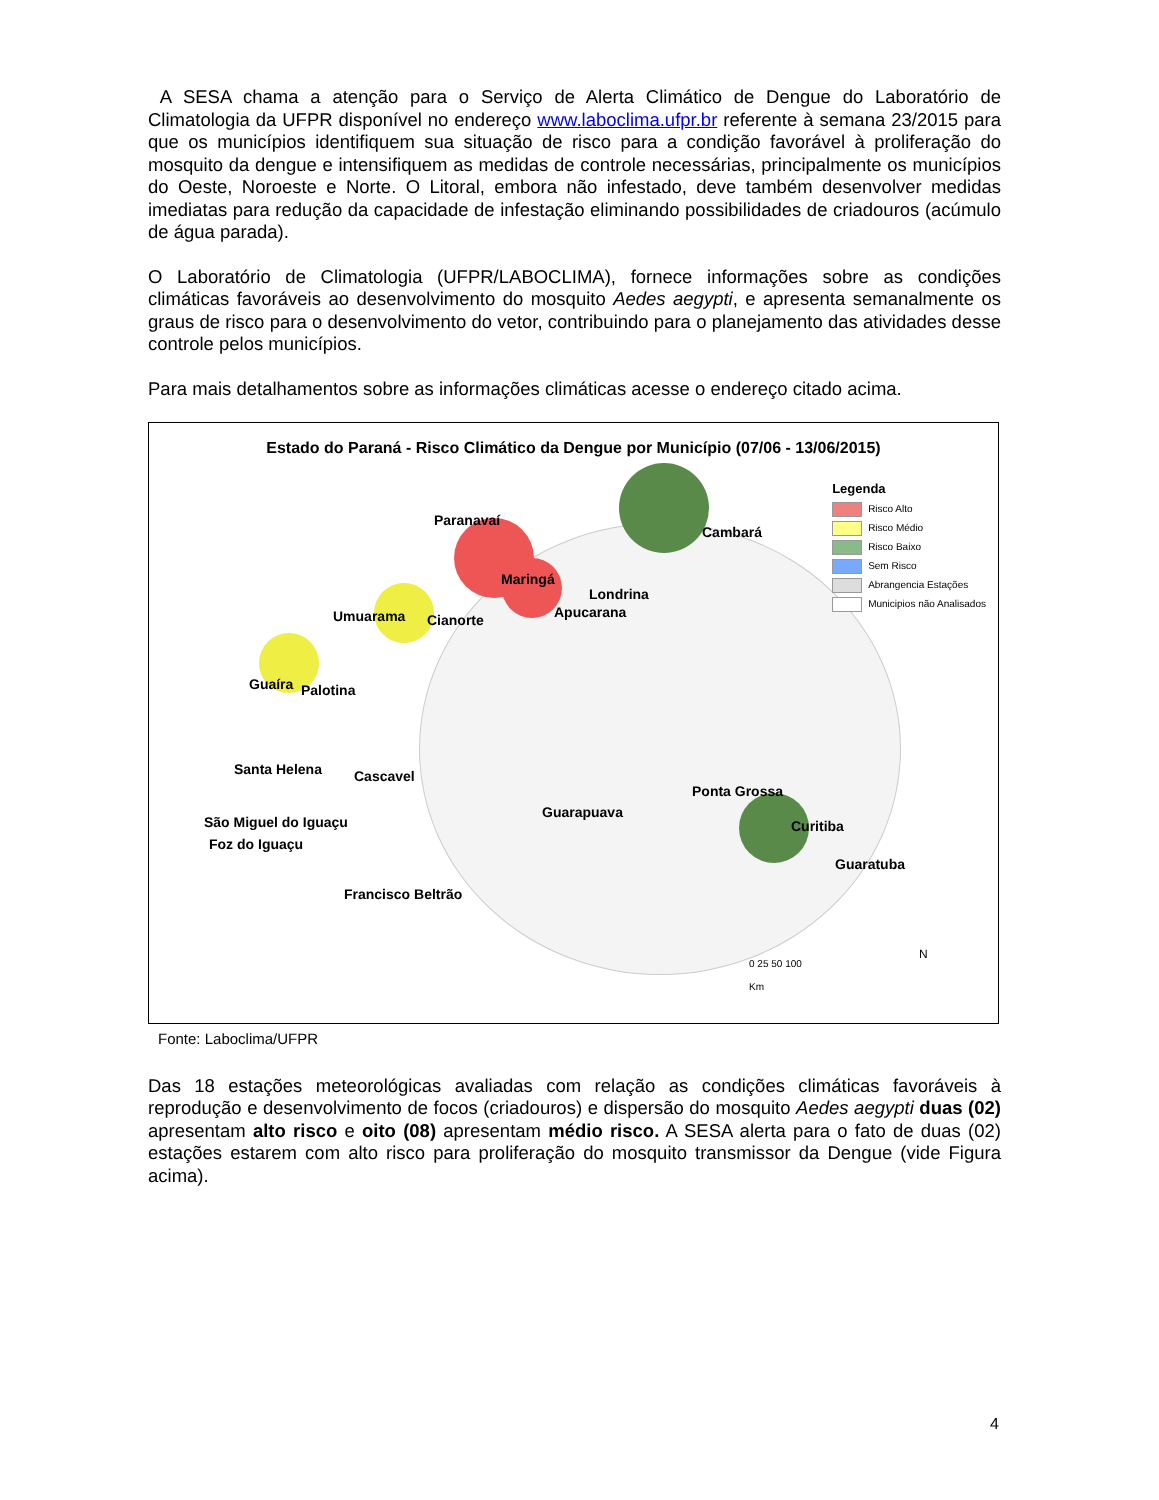A SESA chama a atenção para o Serviço de Alerta Climático de Dengue do Laboratório de Climatologia da UFPR disponível no endereço www.laboclima.ufpr.br referente à semana 23/2015 para que os municípios identifiquem sua situação de risco para a condição favorável à proliferação do mosquito da dengue e intensifiquem as medidas de controle necessárias, principalmente os municípios do Oeste, Noroeste e Norte. O Litoral, embora não infestado, deve também desenvolver medidas imediatas para redução da capacidade de infestação eliminando possibilidades de criadouros (acúmulo de água parada).
O Laboratório de Climatologia (UFPR/LABOCLIMA), fornece informações sobre as condições climáticas favoráveis ao desenvolvimento do mosquito Aedes aegypti, e apresenta semanalmente os graus de risco para o desenvolvimento do vetor, contribuindo para o planejamento das atividades desse controle pelos municípios.
Para mais detalhamentos sobre as informações climáticas acesse o endereço citado acima.
Estado do Paraná - Risco Climático da Dengue por Município (07/06 - 13/06/2015)
Paranavaí
Maringá
Londrina
Apucarana Umuarama Cianorte
Cambará
Guaíra Palotina
Santa Helena Cascavel
São Miguel do Iguaçu
Foz do Iguaçu
Guarapuava
Ponta Grossa
Curitiba
Guaratuba
Francisco Beltrão
Legenda
Risco Alto
Risco Médio
Risco Baixo
Sem Risco
Abrangencia Estações
Municipios não Analisados
0 25 50 100
Km
N
Fonte: Laboclima/UFPR
Das 18 estações meteorológicas avaliadas com relação as condições climáticas favoráveis à reprodução e desenvolvimento de focos (criadouros) e dispersão do mosquito Aedes aegypti duas (02) apresentam alto risco e oito (08) apresentam médio risco. A SESA alerta para o fato de duas (02) estações estarem com alto risco para proliferação do mosquito transmissor da Dengue (vide Figura acima).
4